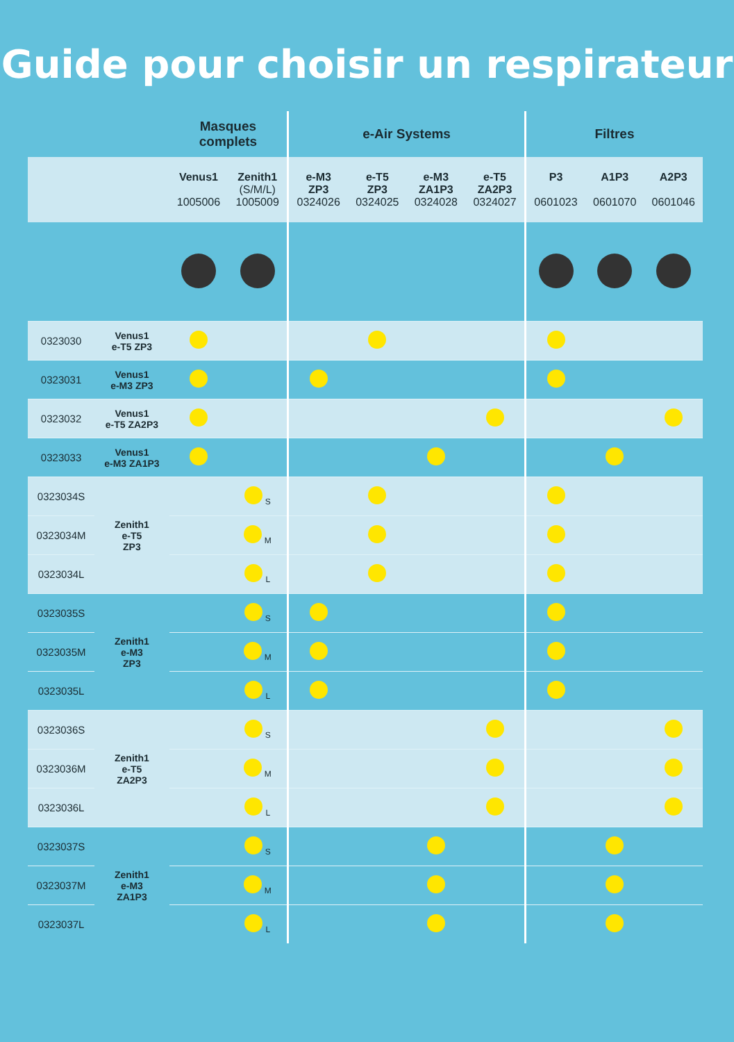Guide pour choisir un respirateur
| | | Masques complets | | e-Air Systems | | | | Filtres | | |
| --- | --- | --- | --- | --- | --- | --- | --- | --- | --- | --- |
| | | Venus1 1005006 | Zenith1 (S/M/L) 1005009 | e-M3 ZP3 0324026 | e-T5 ZP3 0324025 | e-M3 ZA1P3 0324028 | e-T5 ZA2P3 0324027 | P3 0601023 | A1P3 0601070 | A2P3 0601046 |
| 0323030 | Venus1 e-T5 ZP3 | | | | | | | | | |
| 0323031 | Venus1 e-M3 ZP3 | | | | | | | | | |
| 0323032 | Venus1 e-T5 ZA2P3 | | | | | | | | | |
| 0323033 | Venus1 e-M3 ZA1P3 | | | | | | | | | |
| 0323034S | Zenith1 e-T5 ZP3 | | S | | | | | | | |
| 0323034M | | | M | | | | | | | |
| 0323034L | | | L | | | | | | | |
| 0323035S | Zenith1 e-M3 ZP3 | | S | | | | | | | |
| 0323035M | | | M | | | | | | | |
| 0323035L | | | L | | | | | | | |
| 0323036S | Zenith1 e-T5 ZA2P3 | | S | | | | | | | |
| 0323036M | | | M | | | | | | | |
| 0323036L | | | L | | | | | | | |
| 0323037S | Zenith1 e-M3 ZA1P3 | | S | | | | | | | |
| 0323037M | | | M | | | | | | | |
| 0323037L | | | L | | | | | | | |